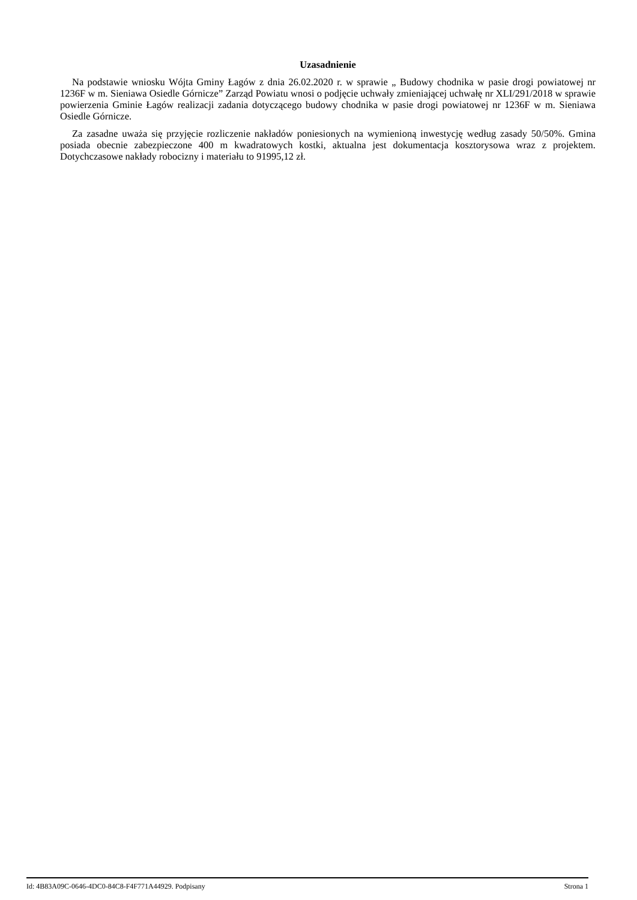Uzasadnienie
Na podstawie wniosku Wójta Gminy Łagów z dnia 26.02.2020 r. w sprawie „ Budowy chodnika w pasie drogi powiatowej nr 1236F w m. Sieniawa Osiedle Górnicze” Zarząd Powiatu wnosi o podjęcie uchwały zmieniającej uchwałę nr XLI/291/2018 w sprawie powierzenia Gminie Łagów realizacji zadania dotyczącego budowy chodnika w pasie drogi powiatowej nr 1236F w m. Sieniawa Osiedle Górnicze.
Za zasadne uważa się przyjęcie rozliczenie nakładów poniesionych na wymienioną inwestycję według zasady 50/50%. Gmina posiada obecnie zabezpieczone 400 m kwadratowych kostki, aktualna jest dokumentacja kosztorysowa wraz z projektem. Dotychczasowe nakłady robocizny i materiału to 91995,12 zł.
Id: 4B83A09C-0646-4DC0-84C8-F4F771A44929. Podpisany Strona 1